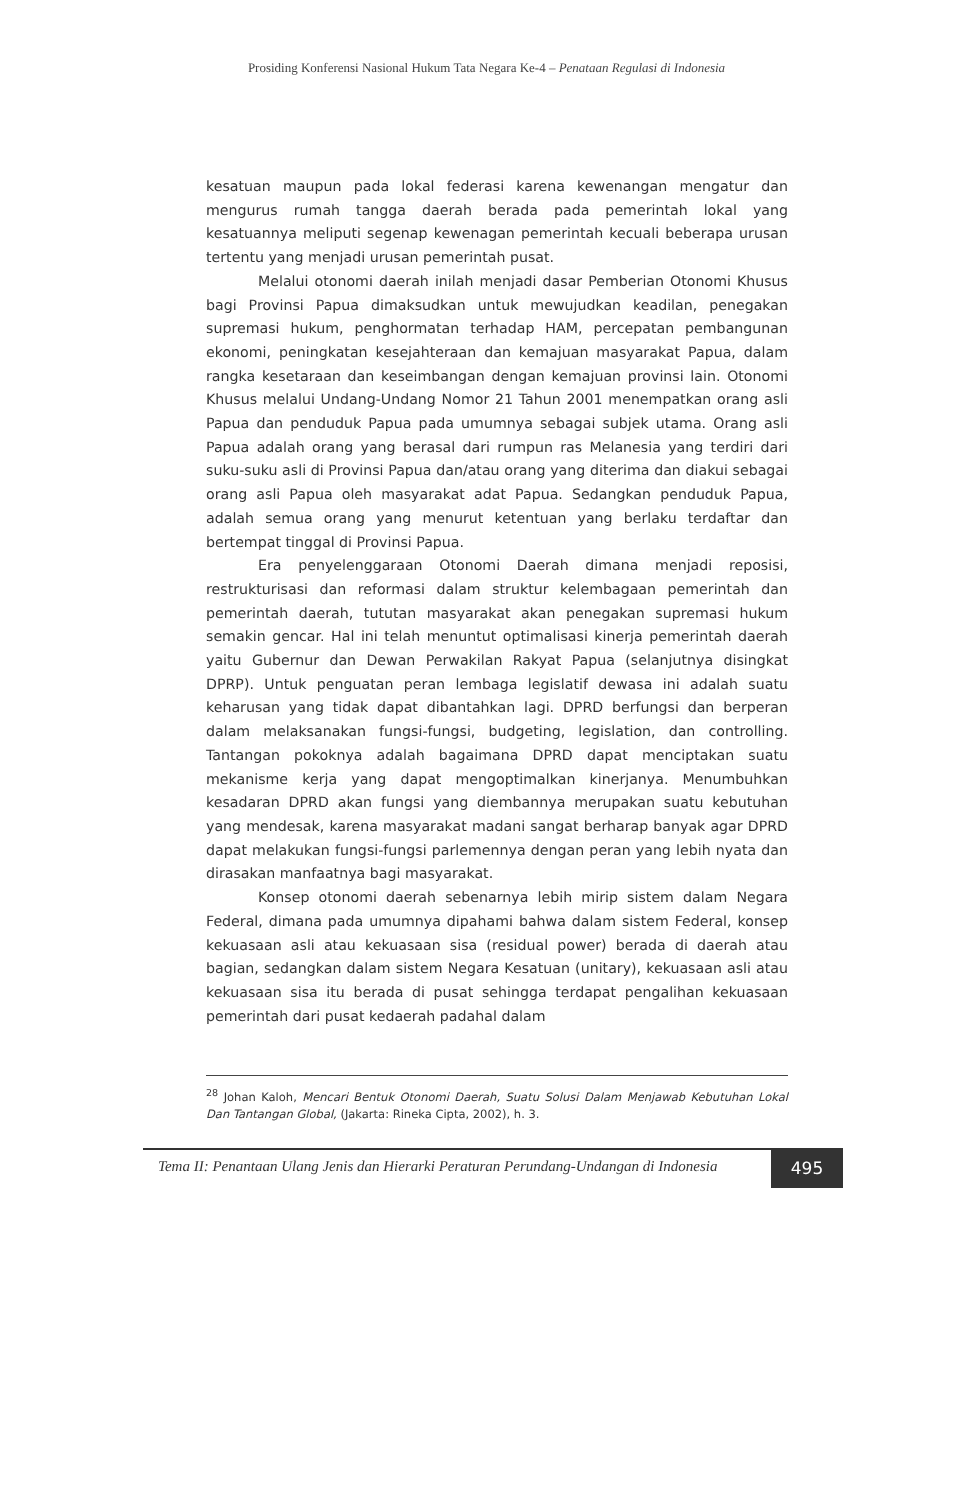Prosiding Konferensi Nasional Hukum Tata Negara Ke-4 – Penataan Regulasi di Indonesia
kesatuan maupun pada lokal federasi karena kewenangan mengatur dan mengurus rumah tangga daerah berada pada pemerintah lokal yang kesatuannya meliputi segenap kewenagan pemerintah kecuali beberapa urusan tertentu yang menjadi urusan pemerintah pusat.
Melalui otonomi daerah inilah menjadi dasar Pemberian Otonomi Khusus bagi Provinsi Papua dimaksudkan untuk mewujudkan keadilan, penegakan supremasi hukum, penghormatan terhadap HAM, percepatan pembangunan ekonomi, peningkatan kesejahteraan dan kemajuan masyarakat Papua, dalam rangka kesetaraan dan keseimbangan dengan kemajuan provinsi lain. Otonomi Khusus melalui Undang-Undang Nomor 21 Tahun 2001 menempatkan orang asli Papua dan penduduk Papua pada umumnya sebagai subjek utama. Orang asli Papua adalah orang yang berasal dari rumpun ras Melanesia yang terdiri dari suku-suku asli di Provinsi Papua dan/atau orang yang diterima dan diakui sebagai orang asli Papua oleh masyarakat adat Papua. Sedangkan penduduk Papua, adalah semua orang yang menurut ketentuan yang berlaku terdaftar dan bertempat tinggal di Provinsi Papua.
Era penyelenggaraan Otonomi Daerah dimana menjadi reposisi, restrukturisasi dan reformasi dalam struktur kelembagaan pemerintah dan pemerintah daerah, tututan masyarakat akan penegakan supremasi hukum semakin gencar. Hal ini telah menuntut optimalisasi kinerja pemerintah daerah yaitu Gubernur dan Dewan Perwakilan Rakyat Papua (selanjutnya disingkat DPRP). Untuk penguatan peran lembaga legislatif dewasa ini adalah suatu keharusan yang tidak dapat dibantahkan lagi. DPRD berfungsi dan berperan dalam melaksanakan fungsi-fungsi, budgeting, legislation, dan controlling. Tantangan pokoknya adalah bagaimana DPRD dapat menciptakan suatu mekanisme kerja yang dapat mengoptimalkan kinerjanya. Menumbuhkan kesadaran DPRD akan fungsi yang diembannya merupakan suatu kebutuhan yang mendesak, karena masyarakat madani sangat berharap banyak agar DPRD dapat melakukan fungsi-fungsi parlemennya dengan peran yang lebih nyata dan dirasakan manfaatnya bagi masyarakat.
Konsep otonomi daerah sebenarnya lebih mirip sistem dalam Negara Federal, dimana pada umumnya dipahami bahwa dalam sistem Federal, konsep kekuasaan asli atau kekuasaan sisa (residual power) berada di daerah atau bagian, sedangkan dalam sistem Negara Kesatuan (unitary), kekuasaan asli atau kekuasaan sisa itu berada di pusat sehingga terdapat pengalihan kekuasaan pemerintah dari pusat kedaerah padahal dalam
<sup>28</sup> Johan Kaloh, Mencari Bentuk Otonomi Daerah, Suatu Solusi Dalam Menjawab Kebutuhan Lokal Dan Tantangan Global, (Jakarta: Rineka Cipta, 2002), h. 3.
Tema II: Penantaan Ulang Jenis dan Hierarki Peraturan Perundang-Undangan di Indonesia
495